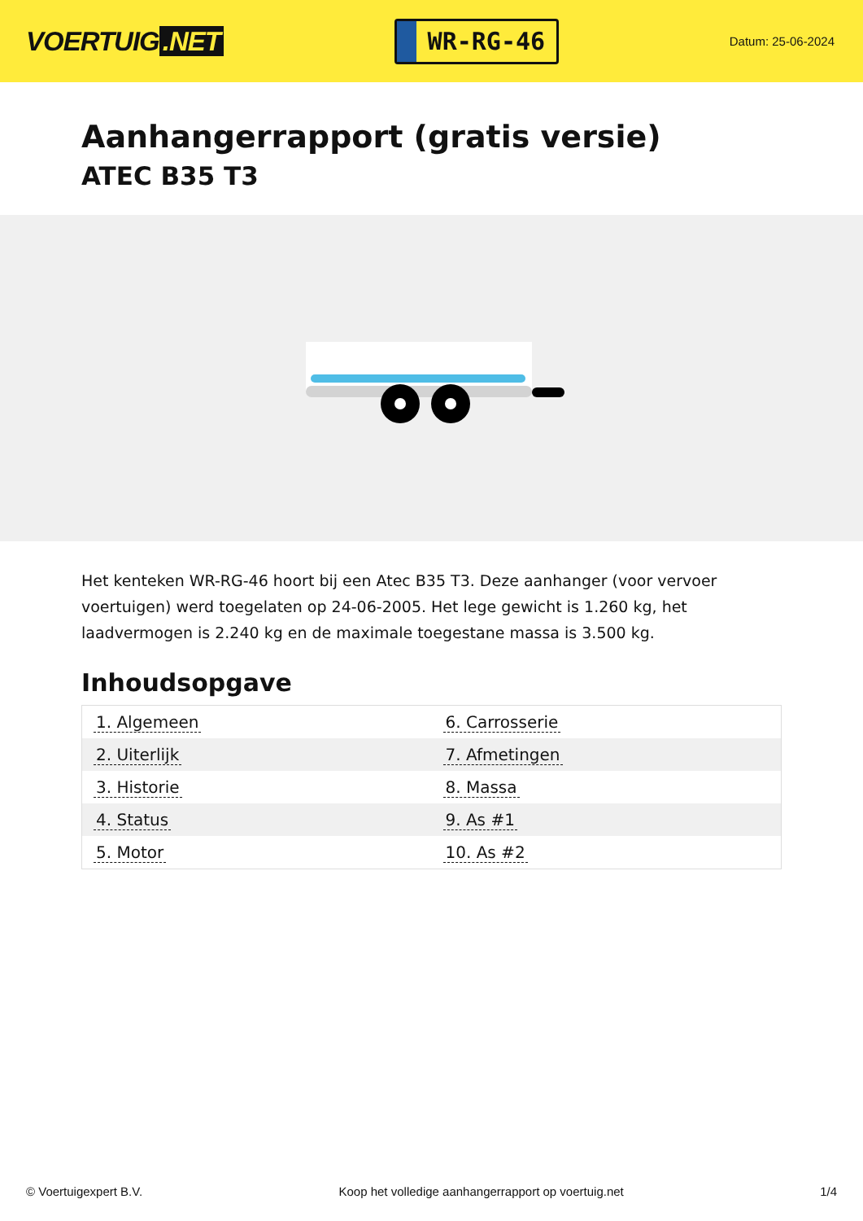VOERTUIG.NET
WR-RG-46
Datum: 25-06-2024
Aanhangerrapport (gratis versie)
ATEC B35 T3
Het kenteken WR-RG-46 hoort bij een Atec B35 T3. Deze aanhanger (voor vervoer voertuigen) werd toegelaten op 24-06-2005. Het lege gewicht is 1.260 kg, het laadvermogen is 2.240 kg en de maximale toegestane massa is 3.500 kg.
Inhoudsopgave
| 1. Algemeen | 6. Carrosserie |
| 2. Uiterlijk | 7. Afmetingen |
| 3. Historie | 8. Massa |
| 4. Status | 9. As #1 |
| 5. Motor | 10. As #2 |
© Voertuigexpert B.V. Koop het volledige aanhangerrapport op voertuig.net 1/4